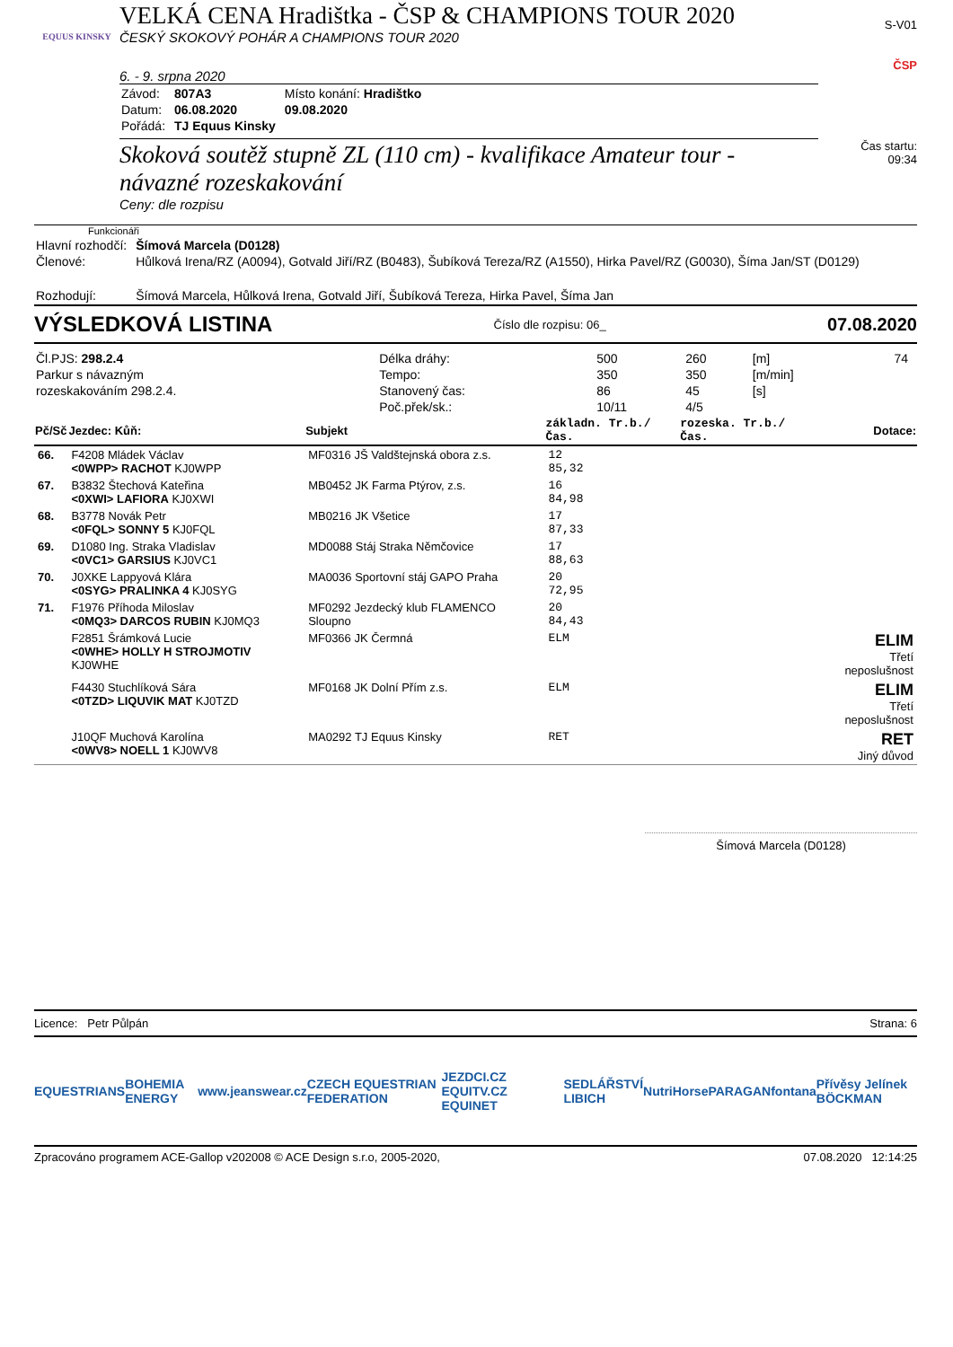EQUUS KINSKY
VELKÁ CENA Hradištka - ČSP & CHAMPIONS TOUR 2020
ČESKÝ SKOKOVÝ POHÁR A CHAMPIONS TOUR 2020
6. - 9. srpna 2020
| Závod: | 807A3 | Místo konání: Hradištko |
| Datum: | 06.08.2020 | 09.08.2020 |
| Pořádá: | TJ Equus Kinsky | |
Skoková soutěž stupně ZL (110 cm) - kvalifikace Amateur tour - návazné rozeskakování
Ceny: dle rozpisu
S-V01
ČSP
Čas startu:
09:34
Funkcionáři
| Hlavní rozhodčí: | Šímová Marcela (D0128) |
| Členové: | Hůlková Irena/RZ (A0094), Gotvald Jiří/RZ (B0483), Šubíková Tereza/RZ (A1550), Hirka Pavel/RZ (G0030), Šíma Jan/ST (D0129) |
| Rozhodují: | Šímová Marcela, Hůlková Irena, Gotvald Jiří, Šubíková Tereza, Hirka Pavel, Šíma Jan |
VÝSLEDKOVÁ LISTINA Číslo dle rozpisu: 06_ 07.08.2020
| Čl.PJS: 298.2.4 | Délka dráhy: | 500 | 260 | [m] | 74 |
| Parkur s návazným | Tempo: | 350 | 350 | [m/min] | |
| rozeskakováním 298.2.4. | Stanovený čas: | 86 | 45 | [s] | |
| | Poč.přek/sk.: | 10/11 | 4/5 | | |
| Pč/Sč | Jezdec: Kůň: | Subjekt | základn. Tr.b./Čas. | rozeska. Tr.b./Čas. | Dotace: |
| --- | --- | --- | --- | --- | --- |
| 66. | F4208 Mládek Václav <0WPP> RACHOT KJ0WPP | MF0316 JŠ Valdštejnská obora z.s. | 12 85,32 | | |
| 67. | B3832 Štechová Kateřina <0XWI> LAFIORA KJ0XWI | MB0452 JK Farma Ptýrov, z.s. | 16 84,98 | | |
| 68. | B3778 Novák Petr <0FQL> SONNY 5 KJ0FQL | MB0216 JK Všetice | 17 87,33 | | |
| 69. | D1080 Ing. Straka Vladislav <0VC1> GARSIUS KJ0VC1 | MD0088 Stáj Straka Němčovice | 17 88,63 | | |
| 70. | J0XKE Lappyová Klára <0SYG> PRALINKA 4 KJ0SYG | MA0036 Sportovní stáj GAPO Praha | 20 72,95 | | |
| 71. | F1976 Příhoda Miloslav <0MQ3> DARCOS RUBIN KJ0MQ3 | MF0292 Jezdecký klub FLAMENCO Sloupno | 20 84,43 | | |
| | F2851 Šrámková Lucie <0WHE> HOLLY H STROJMOTIV KJ0WHE | MF0366 JK Čermná | ELM | | ELIM Třetí neposlušnost |
| | F4430 Stuchlíková Sára <0TZD> LIQUVIK MAT KJ0TZD | MF0168 JK Dolní Přím z.s. | ELM | | ELIM Třetí neposlušnost |
| | J10QF Muchová Karolína <0WV8> NOELL 1 KJ0WV8 | MA0292 TJ Equus Kinsky | RET | | RET Jiný důvod |
Šímová Marcela (D0128)
Licence: Petr Půlpán Strana: 6
EQUESTRIANS BOHEMIA ENERGY www.jeanswear.cz CZECH EQUESTRIAN FEDERATION JEZDCI.CZ EQUITV.CZ EQUINET SEDLÁŘSTVÍ LIBICH NutriHorse PARAGAN fontana Přívěsy Jelínek BÖCKMAN
Zpracováno programem ACE-Gallop v202008 © ACE Design s.r.o, 2005-2020, 07.08.2020 12:14:25